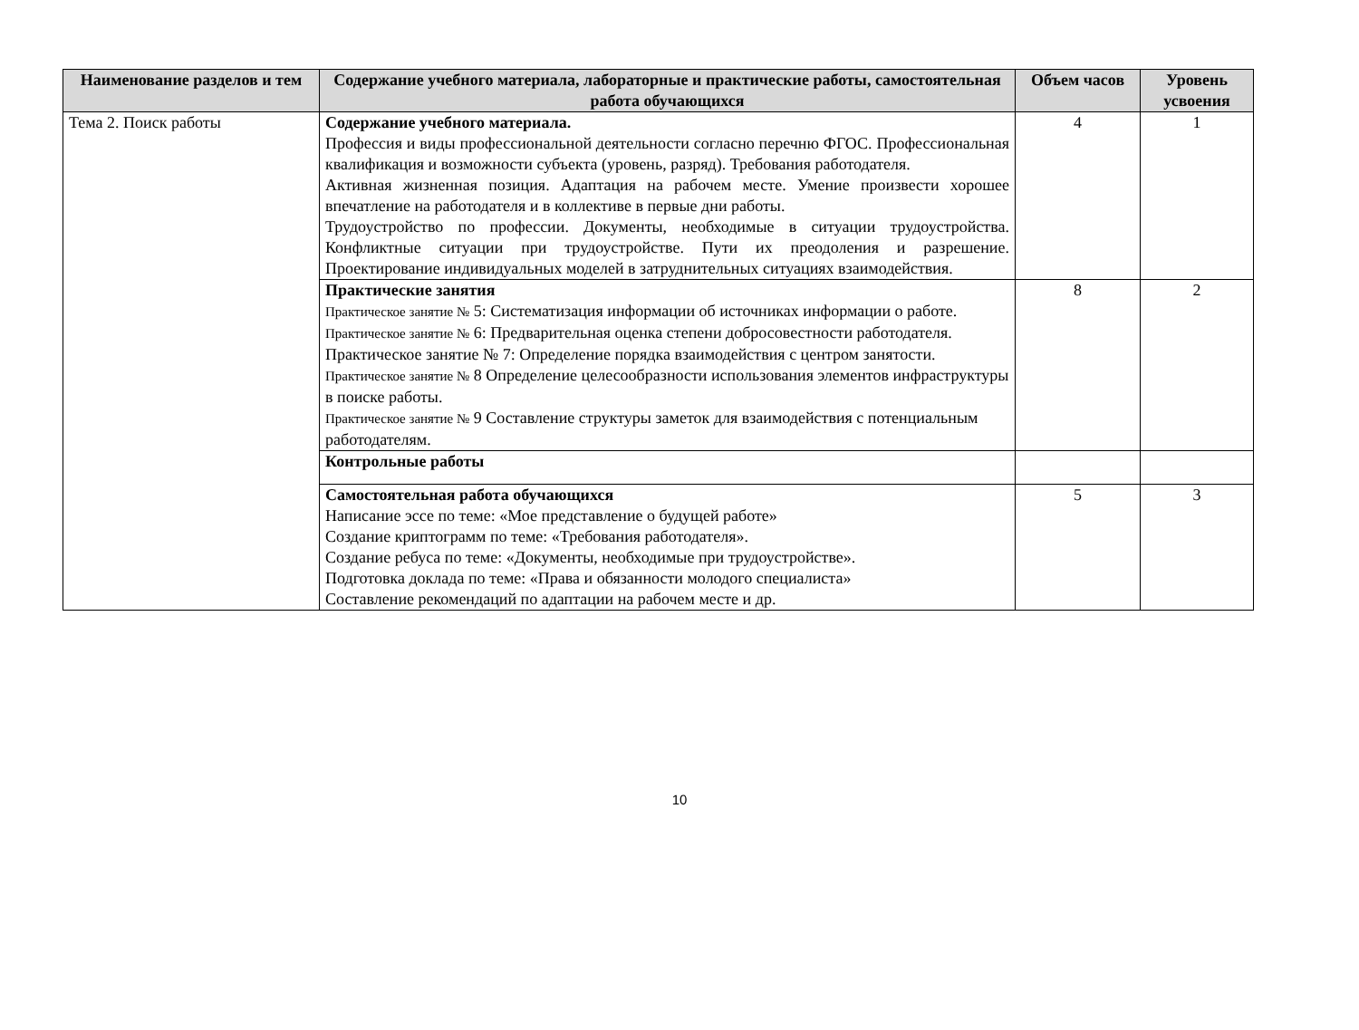| Наименование разделов и тем | Содержание учебного материала, лабораторные и практические работы, самостоятельная работа обучающихся | Объем часов | Уровень усвоения |
| --- | --- | --- | --- |
| Тема 2. Поиск работы | Содержание учебного материала. Профессия и виды профессиональной деятельности согласно перечню ФГОС. Профессиональная квалификация и возможности субъекта (уровень, разряд). Требования работодателя. Активная жизненная позиция. Адаптация на рабочем месте. Умение произвести хорошее впечатление на работодателя и в коллективе в первые дни работы. Трудоустройство по профессии. Документы, необходимые в ситуации трудоустройства. Конфликтные ситуации при трудоустройстве. Пути их преодоления и разрешение. Проектирование индивидуальных моделей в затруднительных ситуациях взаимодействия. | 4 | 1 |
| | Практические занятия Практическое занятие № 5: Систематизация информации об источниках информации о работе. Практическое занятие № 6: Предварительная оценка степени добросовестности работодателя. Практическое занятие № 7: Определение порядка взаимодействия с центром занятости. Практическое занятие № 8 Определение целесообразности использования элементов инфраструктуры в поиске работы. Практическое занятие № 9 Составление структуры заметок для взаимодействия с потенциальным работодателям. | 8 | 2 |
| | Контрольные работы | | |
| | Самостоятельная работа обучающихся Написание эссе по теме: «Мое представление о будущей работе» Создание криптограмм по теме: «Требования работодателя». Создание ребуса по теме: «Документы, необходимые при трудоустройстве». Подготовка доклада по теме: «Права и обязанности молодого специалиста» Составление рекомендаций по адаптации на рабочем месте и др. | 5 | 3 |
10